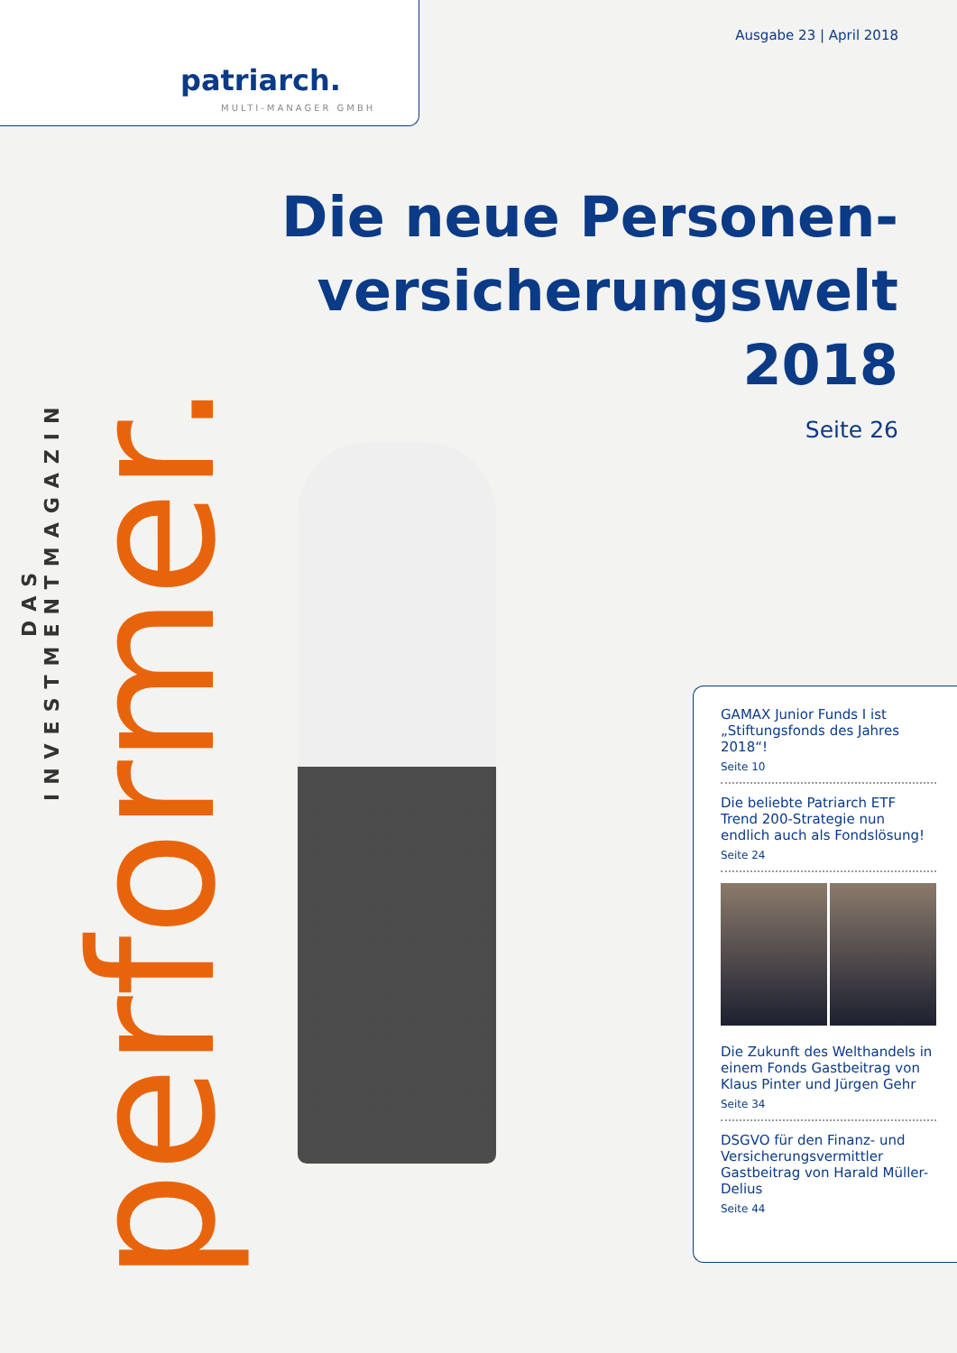patriarch.
MULTI-MANAGER GMBH
Ausgabe 23 | April 2018
Die neue Personen-
versicherungswelt
2018
Seite 26
DAS INVESTMENTMAGAZIN
performer.
GAMAX Junior Funds I ist „Stiftungsfonds des Jahres 2018“!
Seite 10
Die beliebte Patriarch ETF Trend 200-Strategie nun endlich auch als Fondslösung!
Seite 24
Die Zukunft des Welthandels in einem Fonds Gastbeitrag von Klaus Pinter und Jürgen Gehr
Seite 34
DSGVO für den Finanz- und Versicherungsvermittler Gastbeitrag von Harald Müller-Delius
Seite 44